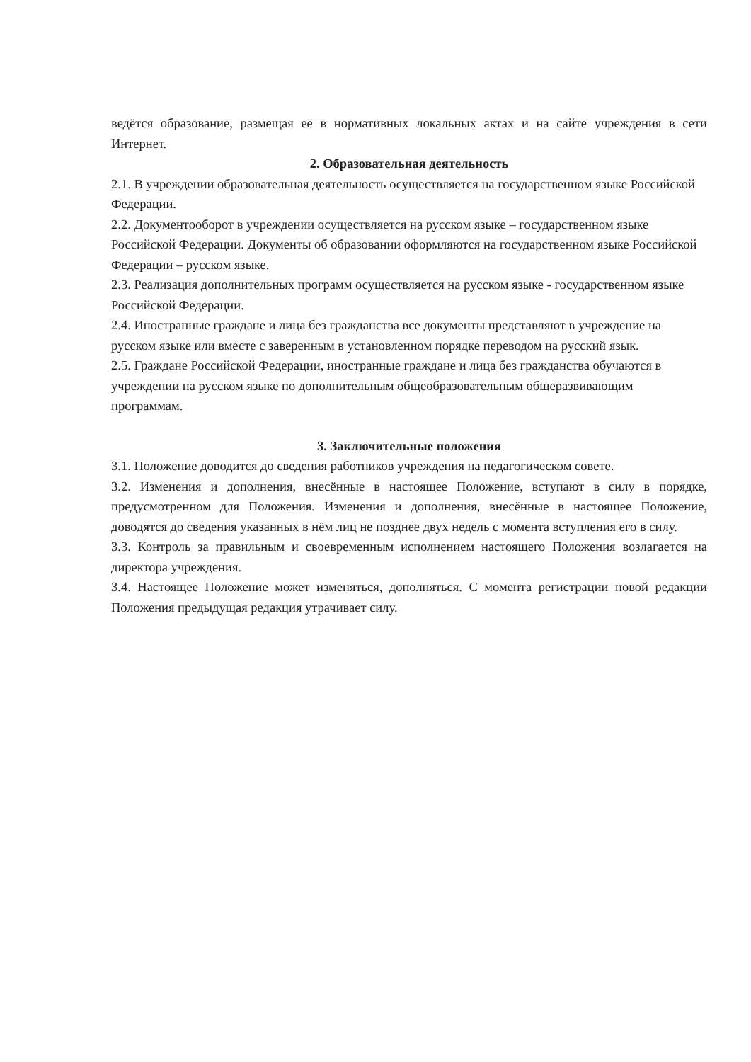ведётся образование, размещая её в нормативных локальных актах и на сайте учреждения в сети Интернет.
2. Образовательная деятельность
2.1. В учреждении образовательная деятельность осуществляется на государственном языке Российской Федерации.
2.2. Документооборот в учреждении осуществляется на русском языке – государственном языке Российской Федерации. Документы об образовании оформляются на государственном языке Российской Федерации – русском языке.
2.3. Реализация дополнительных программ осуществляется на русском языке - государственном языке Российской Федерации.
2.4. Иностранные граждане и лица без гражданства все документы представляют в учреждение на русском языке или вместе с заверенным в установленном порядке переводом на русский язык.
2.5. Граждане Российской Федерации, иностранные граждане и лица без гражданства обучаются в учреждении на русском языке по дополнительным общеобразовательным общеразвивающим программам.
3. Заключительные положения
3.1. Положение доводится до сведения работников учреждения на педагогическом совете.
3.2. Изменения и дополнения, внесённые в настоящее Положение, вступают в силу в порядке, предусмотренном для Положения. Изменения и дополнения, внесённые в настоящее Положение, доводятся до сведения указанных в нём лиц не позднее двух недель с момента вступления его в силу.
3.3. Контроль за правильным и своевременным исполнением настоящего Положения возлагается на директора учреждения.
3.4. Настоящее Положение может изменяться, дополняться. С момента регистрации новой редакции Положения предыдущая редакция утрачивает силу.